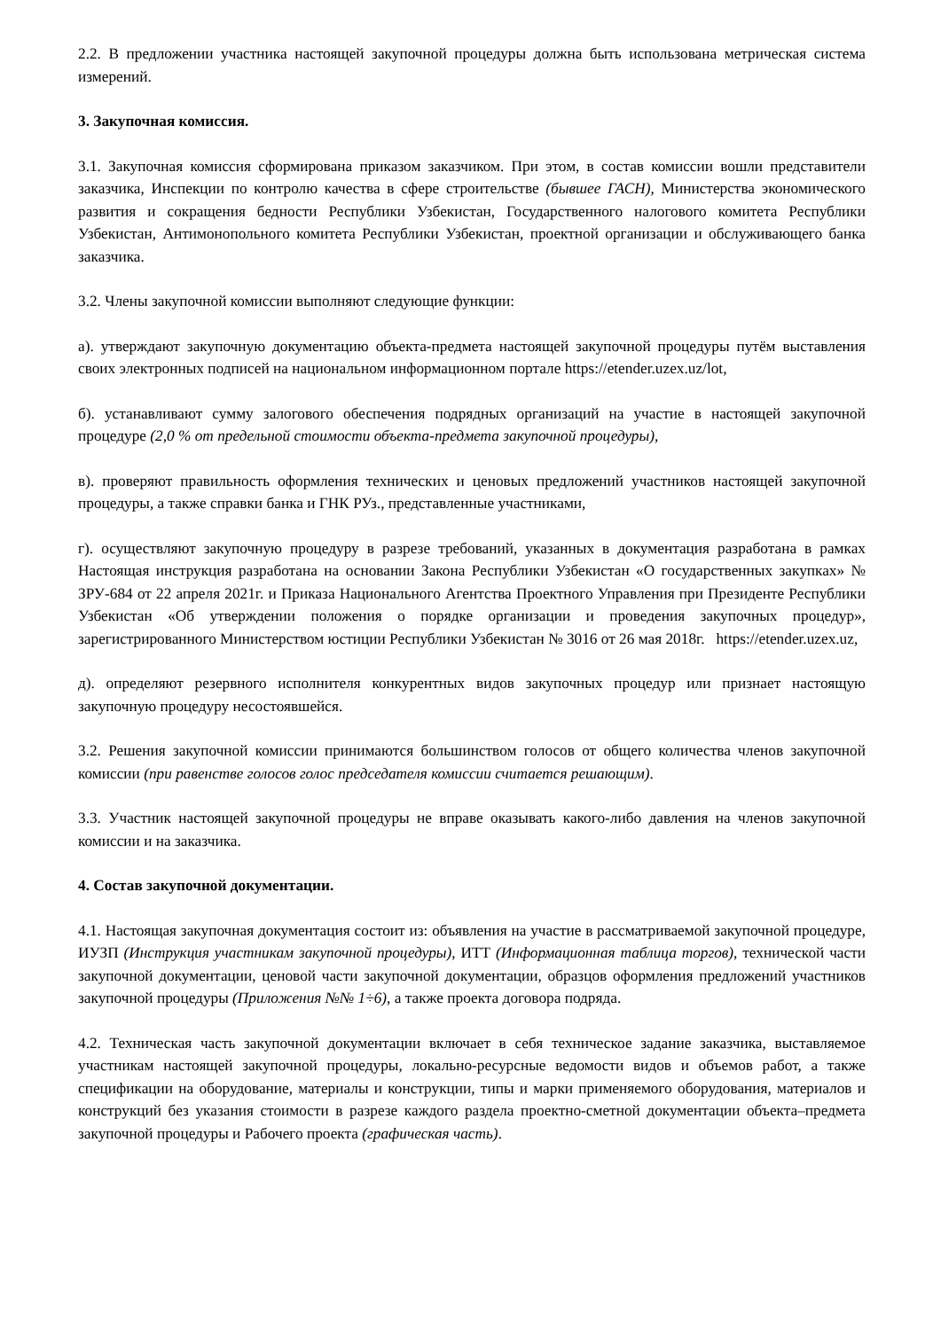2.2. В предложении участника настоящей закупочной процедуры должна быть использована метрическая система измерений.
3. Закупочная комиссия.
3.1. Закупочная комиссия сформирована приказом заказчиком. При этом, в состав комиссии вошли представители заказчика, Инспекции по контролю качества в сфере строительстве (бывшее ГАСН), Министерства экономического развития и сокращения бедности Республики Узбекистан, Государственного налогового комитета Республики Узбекистан, Антимонопольного комитета Республики Узбекистан, проектной организации и обслуживающего банка заказчика.
3.2. Члены закупочной комиссии выполняют следующие функции:
а). утверждают закупочную документацию объекта-предмета настоящей закупочной процедуры путём выставления своих электронных подписей на национальном информационном портале https://etender.uzex.uz/lot,
б). устанавливают сумму залогового обеспечения подрядных организаций на участие в настоящей закупочной процедуре (2,0 % от предельной стоимости объекта-предмета закупочной процедуры),
в). проверяют правильность оформления технических и ценовых предложений участников настоящей закупочной процедуры, а также справки банка и ГНК РУз., представленные участниками,
г). осуществляют закупочную процедуру в разрезе требований, указанных в документация разработана в рамках Настоящая инструкция разработана на основании Закона Республики Узбекистан «О государственных закупках» № ЗРУ-684 от 22 апреля 2021г. и Приказа Национального Агентства Проектного Управления при Президенте Республики Узбекистан «Об утверждении положения о порядке организации и проведения закупочных процедур», зарегистрированного Министерством юстиции Республики Узбекистан № 3016 от 26 мая 2018г. https://etender.uzex.uz,
д). определяют резервного исполнителя конкурентных видов закупочных процедур или признает настоящую закупочную процедуру несостоявшейся.
3.2. Решения закупочной комиссии принимаются большинством голосов от общего количества членов закупочной комиссии (при равенстве голосов голос председателя комиссии считается решающим).
3.3. Участник настоящей закупочной процедуры не вправе оказывать какого-либо давления на членов закупочной комиссии и на заказчика.
4. Состав закупочной документации.
4.1. Настоящая закупочная документация состоит из: объявления на участие в рассматриваемой закупочной процедуре, ИУЗП (Инструкция участникам закупочной процедуры), ИТТ (Информационная таблица торгов), технической части закупочной документации, ценовой части закупочной документации, образцов оформления предложений участников закупочной процедуры (Приложения №№ 1÷6), а также проекта договора подряда.
4.2. Техническая часть закупочной документации включает в себя техническое задание заказчика, выставляемое участникам настоящей закупочной процедуры, локально-ресурсные ведомости видов и объемов работ, а также спецификации на оборудование, материалы и конструкции, типы и марки применяемого оборудования, материалов и конструкций без указания стоимости в разрезе каждого раздела проектно-сметной документации объекта–предмета закупочной процедуры и Рабочего проекта (графическая часть).